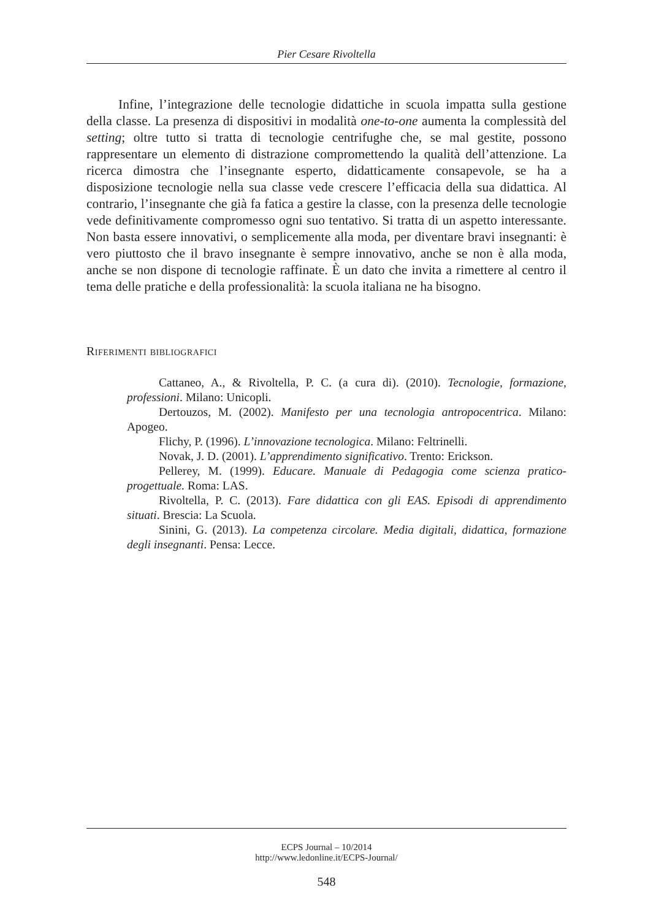Pier Cesare Rivoltella
Infine, l’integrazione delle tecnologie didattiche in scuola impatta sulla gestione della classe. La presenza di dispositivi in modalità one-to-one aumenta la complessità del setting; oltre tutto si tratta di tecnologie centrifughe che, se mal gestite, possono rappresentare un elemento di distrazione compromettendo la qualità dell’attenzione. La ricerca dimostra che l’insegnante esperto, didatticamente consapevole, se ha a disposizione tecnologie nella sua classe vede crescere l’efficacia della sua didattica. Al contrario, l’insegnante che già fa fatica a gestire la classe, con la presenza delle tecnologie vede definitivamente compromesso ogni suo tentativo. Si tratta di un aspetto interessante. Non basta essere innovativi, o semplicemente alla moda, per diventare bravi insegnanti: è vero piuttosto che il bravo insegnante è sempre innovativo, anche se non è alla moda, anche se non dispone di tecnologie raffinate. È un dato che invita a rimettere al centro il tema delle pratiche e della professionalità: la scuola italiana ne ha bisogno.
Riferimenti bibliografici
Cattaneo, A., & Rivoltella, P. C. (a cura di). (2010). Tecnologie, formazione, professioni. Milano: Unicopli.
Dertouzos, M. (2002). Manifesto per una tecnologia antropocentrica. Milano: Apogeo.
Flichy, P. (1996). L’innovazione tecnologica. Milano: Feltrinelli.
Novak, J. D. (2001). L’apprendimento significativo. Trento: Erickson.
Pellerey, M. (1999). Educare. Manuale di Pedagogia come scienza pratico-progettuale. Roma: LAS.
Rivoltella, P. C. (2013). Fare didattica con gli EAS. Episodi di apprendimento situati. Brescia: La Scuola.
Sinini, G. (2013). La competenza circolare. Media digitali, didattica, formazione degli insegnanti. Pensa: Lecce.
ECPS Journal – 10/2014
http://www.ledonline.it/ECPS-Journal/
548